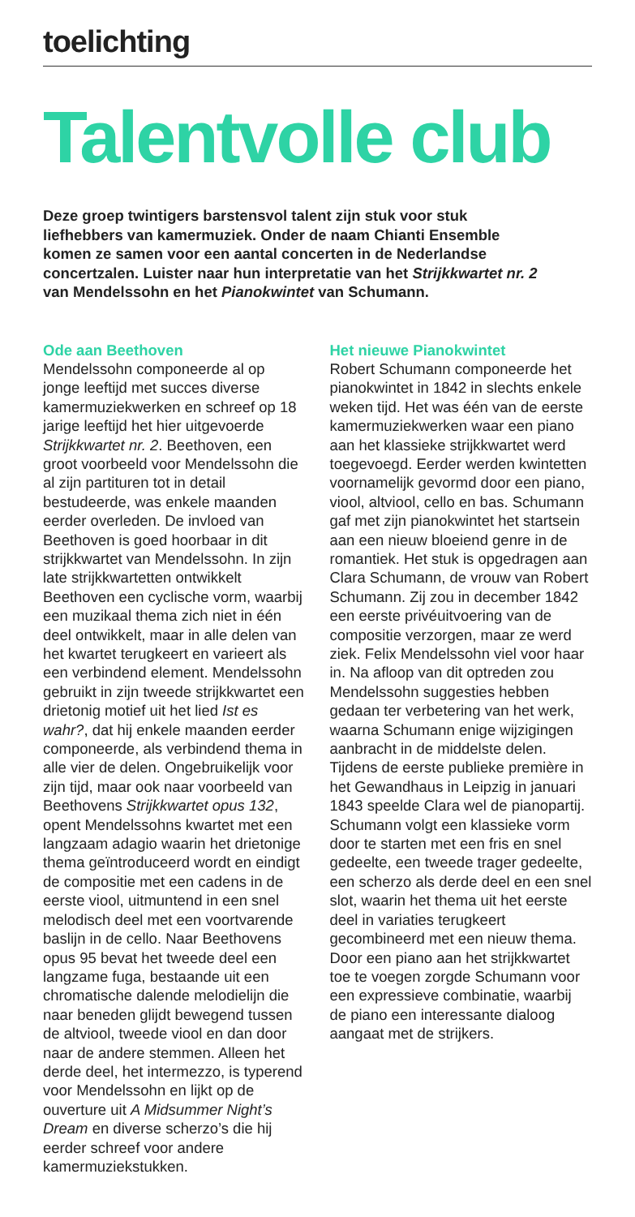toelichting
Talentvolle club
Deze groep twintigers barstensvol talent zijn stuk voor stuk liefhebbers van kamermuziek. Onder de naam Chianti Ensemble komen ze samen voor een aantal concerten in de Nederlandse concertzalen. Luister naar hun interpretatie van het Strijkkwartet nr. 2 van Mendelssohn en het Pianokwintet van Schumann.
Ode aan Beethoven
Mendelssohn componeerde al op jonge leeftijd met succes diverse kamermuziekwerken en schreef op 18 jarige leeftijd het hier uitgevoerde Strijkkwartet nr. 2. Beethoven, een groot voorbeeld voor Mendelssohn die al zijn partituren tot in detail bestudeerde, was enkele maanden eerder overleden. De invloed van Beethoven is goed hoorbaar in dit strijkkwartet van Mendelssohn. In zijn late strijkkwartetten ontwikkelt Beethoven een cyclische vorm, waarbij een muzikaal thema zich niet in één deel ontwikkelt, maar in alle delen van het kwartet terugkeert en varieert als een verbindend element. Mendelssohn gebruikt in zijn tweede strijkkwartet een drietonig motief uit het lied Ist es wahr?, dat hij enkele maanden eerder componeerde, als verbindend thema in alle vier de delen. Ongebruikelijk voor zijn tijd, maar ook naar voorbeeld van Beethovens Strijkkwartet opus 132, opent Mendelssohns kwartet met een langzaam adagio waarin het drietonige thema geïntroduceerd wordt en eindigt de compositie met een cadens in de eerste viool, uitmuntend in een snel melodisch deel met een voortvarende baslijn in de cello. Naar Beethovens opus 95 bevat het tweede deel een langzame fuga, bestaande uit een chromatische dalende melodielijn die naar beneden glijdt bewegend tussen de altviool, tweede viool en dan door naar de andere stemmen. Alleen het derde deel, het intermezzo, is typerend voor Mendelssohn en lijkt op de ouverture uit A Midsummer Night’s Dream en diverse scherzo’s die hij eerder schreef voor andere kamermuziek­stukken.
Het nieuwe Pianokwintet
Robert Schumann componeerde het pianokwintet in 1842 in slechts enkele weken tijd. Het was één van de eerste kamermuziekwerken waar een piano aan het klassieke strijk­kwartet werd toegevoegd. Eerder werden kwintetten voornamelijk gevormd door een piano, viool, altviool, cello en bas. Schumann gaf met zijn pianokwintet het startsein aan een nieuw bloeiend genre in de romantiek. Het stuk is opgedragen aan Clara Schumann, de vrouw van Robert Schumann. Zij zou in decem­ber 1842 een eerste privéuitvoering van de compositie verzorgen, maar ze werd ziek. Felix Mendelssohn viel voor haar in. Na afloop van dit optreden zou Mendelssohn sugges­ties hebben gedaan ter verbetering van het werk, waarna Schumann enige wijzigingen aanbracht in de middelste delen. Tijdens de eerste publieke première in het Gewand­haus in Leipzig in januari 1843 speelde Clara wel de pianopartij. Schumann volgt een klassieke vorm door te starten met een fris en snel gedeelte, een tweede trager gedeelte, een scherzo als derde deel en een snel slot, waarin het thema uit het eerste deel in variaties terugkeert gecombineerd met een nieuw thema. Door een piano aan het strijkkwartet toe te voegen zorgde Schumann voor een expressieve combinatie, waarbij de piano een interessante dialoog aangaat met de strijkers.